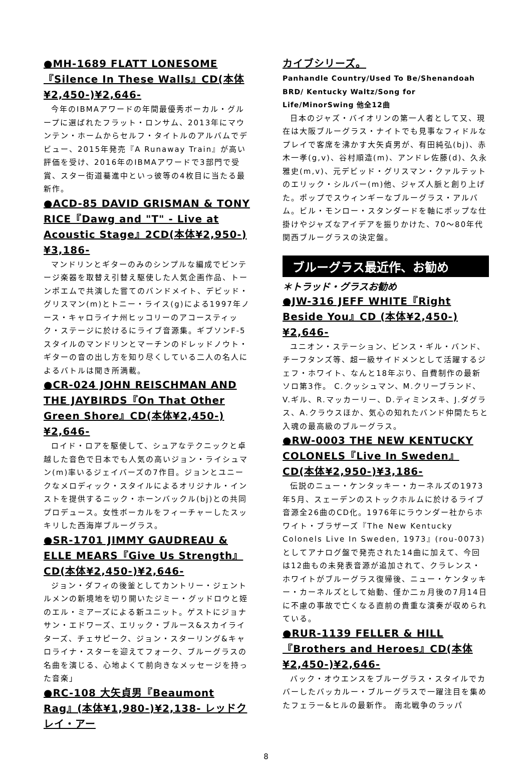●MH-1689 FLATT LONESOME『Silence In These Walls』CD(本体¥2,450-)¥2,646-
今年のIBMAアワードの年間最優秀ボーカル・グループに選ばれたフラット・ロンサム、2013年にマウンテン・ホームからセルフ・タイトルのアルバムでデビュー、2015年発売『A Runaway Train』が高い評価を受け、2016年のIBMAアワードで3部門で受賞、スター街道驀進中といっ彼等の4枚目に当たる最新作。
●ACD-85 DAVID GRISMAN & TONY RICE『Dawg and "T" - Live at Acoustic Stage』2CD(本体¥2,950-)¥3,186-
マンドリンとギターのみのシンプルな編成でビンテージ楽器を取替え引替え駆使した人気企画作品、トーンポエムで共演した嘗てのバンドメイト、デビッド・グリスマン(m)とトニー・ライス(g)による1997年ノース・キャロライナ州ヒッコリーのアコースティック・ステージに於けるにライブ音源集。ギブソンF-5スタイルのマンドリンとマーチンのドレッドノウト・ギターの音の出し方を知り尽くしている二人の名人によるバトルは聞き所満載。
●CR-024 JOHN REISCHMAN AND THE JAYBIRDS『On That Other Green Shore』CD(本体¥2,450-)¥2,646-
ロイド・ロアを駆使して、シュアなテクニックと卓越した音色で日本でも人気の高いジョン・ライシュマン(m)率いるジェイバーズの7作目。ジョンとユニークなメロディック・スタイルによるオリジナル・インストを提供するニック・ホーンバックル(bj)との共同プロデュース。女性ボーカルをフィーチャーしたスッキリした西海岸ブルーグラス。
●SR-1701 JIMMY GAUDREAU & ELLE MEARS『Give Us Strength』CD(本体¥2,450-)¥2,646-
ジョン・ダフィの後釜としてカントリー・ジェントルメンの新境地を切り開いたジミー・グッドロウと姪のエル・ミアーズによる新ユニット。ゲストにジョナサン・エドワーズ、エリック・ブルース&スカイライターズ、チェサピーク、ジョン・スターリング&キャロライナ・スターを迎えてフォーク、ブルーグラスの名曲を演じる、心地よくて前向きなメッセージを持った音楽」
●RC-108 大矢貞男『Beaumont Rag』(本体¥1,980-)¥2,138- レッドクレイ・アー
カイブシリーズ。
Panhandle Country/Used To Be/Shenandoah BRD/ Kentucky Waltz/Song for Life/MinorSwing 他全12曲
日本のジャズ・バイオリンの第一人者として又、現在は大阪ブルーグラス・ナイトでも見事なフィドルなプレイで客席を沸かす大矢貞男が、有田純弘(bj)、赤木一孝(g,v)、谷村順造(m)、アンドレ佐藤(d)、久永雅史(m,v)、元デビッド・グリスマン・クァルテットのエリック・シルバー(m)他、ジャズ人脈と創り上げた。ポップでスウィンギーなブルーグラス・アルバム。ビル・モンロー・スタンダードを軸にポップな仕掛けやジャズなアイデアを振りかけた、70～80年代関西ブルーグラスの決定盤。
ブルーグラス最近作、お勧め
＊トラッド・グラスお勧め
●JW-316 JEFF WHITE『Right Beside You』CD (本体¥2,450-) ¥2,646-
ユニオン・ステーション、ビンス・ギル・バンド、チーフタンズ等、超一級サイドメンとして活躍するジェフ・ホワイト、なんと18年ぶり、自費制作の最新ソロ第3作。 C.クッシュマン、M.クリーブランド、V.ギル、R.マッカーリー、D.ティミンスキ、J.ダグラス、A.クラウスほか、気心の知れたバンド仲間たちと入魂の最高級のブルーグラス。
●RW-0003 THE NEW KENTUCKY COLONELS『Live In Sweden』CD(本体¥2,950-)¥3,186-
伝説のニュー・ケンタッキー・カーネルズの1973年5月、スェーデンのストックホルムに於けるライブ音源全26曲のCD化。1976年にラウンダー社からホワイト・ブラザーズ『The New Kentucky Colonels Live In Sweden, 1973』(rou-0073)としてアナログ盤で発売された14曲に加えて、今回は12曲もの未発表音源が追加されて、クラレンス・ホワイトがブルーグラス復帰後、ニュー・ケンタッキー・カーネルズとして始動、僅か二ヵ月後の7月14日に不慮の事故で亡くなる直前の貴重な演奏が収められている。
●RUR-1139 FELLER & HILL『Brothers and Heroes』CD(本体¥2,450-)¥2,646-
バック・オウエンスをブルーグラス・スタイルでカバーしたバッカルー・ブルーグラスで一躍注目を集めたフェラー&ヒルの最新作。 南北戦争のラッパ
8